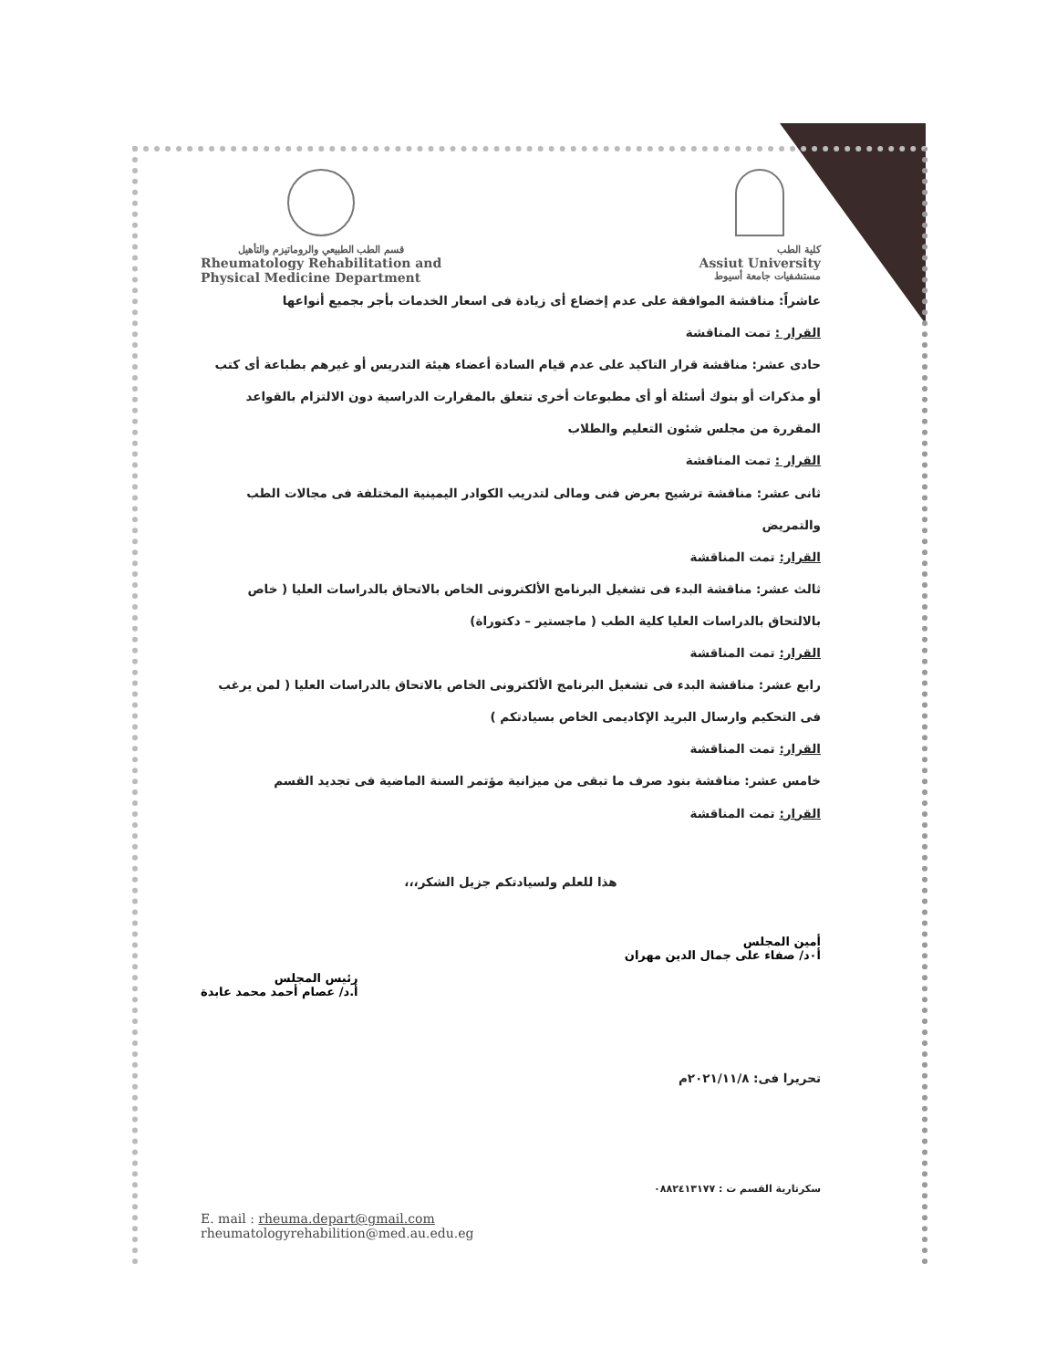قسم الطب الطبيعي والروماتيزم والتأهيل
Rheumatology Rehabilitation and
Physical Medicine Department
كلية الطب
Assiut University
مستشفيات جامعة أسيوط
عاشراً: مناقشة الموافقة على عدم إخضاع أى زيادة فى اسعار الخدمات بأجر بجميع أنواعها
القرار : تمت المناقشة
حادى عشر: مناقشة قرار التاكيد على عدم قيام السادة أعضاء هيئة التدريس أو غيرهم بطباعة أى كتب أو مذكرات أو بنوك أسئلة أو أى مطبوعات أخرى تتعلق بالمقرارت الدراسية دون الالتزام بالقواعد المقررة من مجلس شئون التعليم والطلاب
القرار : تمت المناقشة
ثانى عشر: مناقشة ترشيح بعرض فنى ومالى لتدريب الكوادر اليمينية المختلفة فى مجالات الطب والتمريض
القرار: تمت المناقشة
ثالث عشر: مناقشة البدء فى تشغيل البرنامج الألكترونى الخاص بالاتحاق بالدراسات العليا ( خاص بالالتحاق بالدراسات العليا كلية الطب ( ماجستير – دكتوراة)
القرار: تمت المناقشة
رابع عشر: مناقشة البدء فى تشغيل البرنامج الألكترونى الخاص بالاتحاق بالدراسات العليا ( لمن يرغب فى التحكيم وارسال البريد الإكاديمى الخاص بسيادتكم )
القرار: تمت المناقشة
خامس عشر: مناقشة بنود صرف ما تبقى من ميزانية مؤتمر السنة الماضية فى تجديد القسم
القرار: تمت المناقشة
هذا للعلم ولسيادتكم جزيل الشكر،،،
أمين المجلس
أ٠د/ صفاء على جمال الدين مهران
رئيس المجلس
أ.د/ عصام أحمد محمد عابدة
تحريرا فى: ٢٠٢١/١١/٨م
سكرتارية القسم ت : ٠٨٨٢٤١٣١٧٧
E. mail : rheuma.depart@gmail.com
rheumatologyrehabilition@med.au.edu.eg